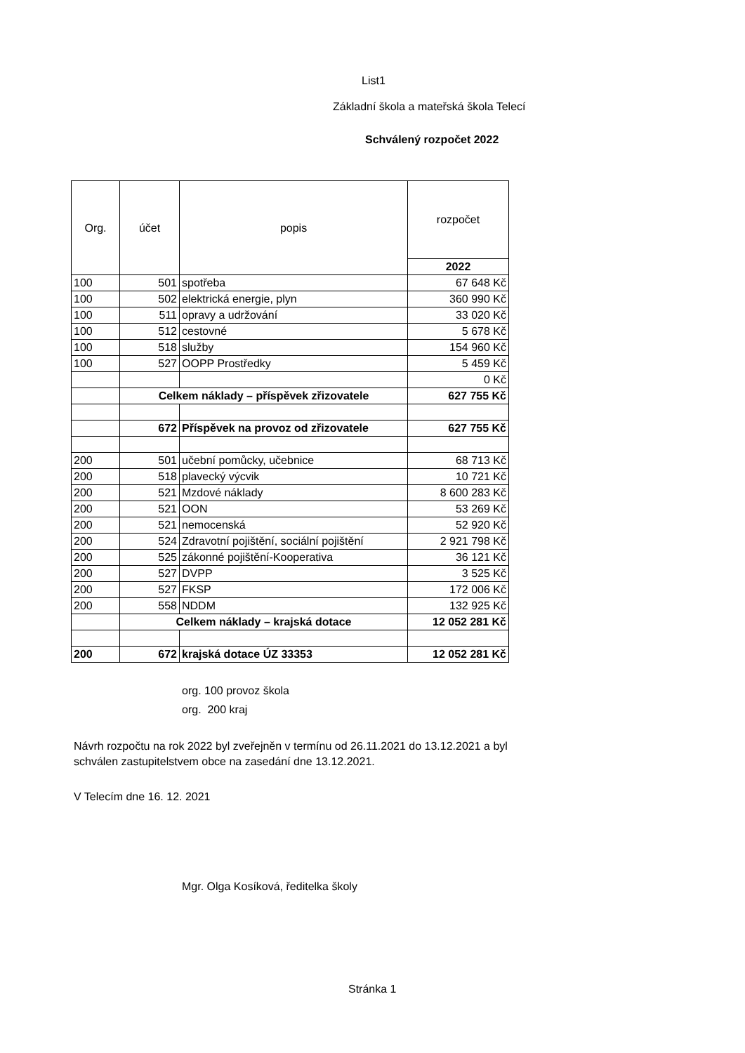List1
Základní škola a mateřská škola Telecí
Schválený rozpočet 2022
| Org. | účet | popis | rozpočet |
| --- | --- | --- | --- |
| | | | 2022 |
| 100 | 501 | spotřeba | 67 648 Kč |
| 100 | 502 | elektrická energie, plyn | 360 990 Kč |
| 100 | 511 | opravy a udržování | 33 020 Kč |
| 100 | 512 | cestovné | 5 678 Kč |
| 100 | 518 | služby | 154 960 Kč |
| 100 | 527 | OOPP Prostředky | 5 459 Kč |
| | | | 0 Kč |
| | Celkem náklady – příspěvek zřizovatele | | 627 755 Kč |
| | 672 | Příspěvek na provoz od zřizovatele | 627 755 Kč |
| 200 | 501 | učební pomůcky, učebnice | 68 713 Kč |
| 200 | 518 | plavecký výcvik | 10 721 Kč |
| 200 | 521 | Mzdové náklady | 8 600 283 Kč |
| 200 | 521 | OON | 53 269 Kč |
| 200 | 521 | nemocenská | 52 920 Kč |
| 200 | 524 | Zdravotní pojištění, sociální pojištění | 2 921 798 Kč |
| 200 | 525 | zákonné pojištění-Kooperativa | 36 121 Kč |
| 200 | 527 | DVPP | 3 525 Kč |
| 200 | 527 | FKSP | 172 006 Kč |
| 200 | 558 | NDDM | 132 925 Kč |
| | Celkem náklady – krajská dotace | | 12 052 281 Kč |
| 200 | 672 | krajská dotace ÚZ 33353 | 12 052 281 Kč |
org. 100 provoz škola
org. 200 kraj
Návrh rozpočtu na rok 2022 byl zveřejněn v termínu od 26.11.2021 do 13.12.2021 a byl schválen zastupitelstvem obce na zasedání dne 13.12.2021.
V Telecím dne 16. 12. 2021
Mgr. Olga Kosíková, ředitelka školy
Stránka 1